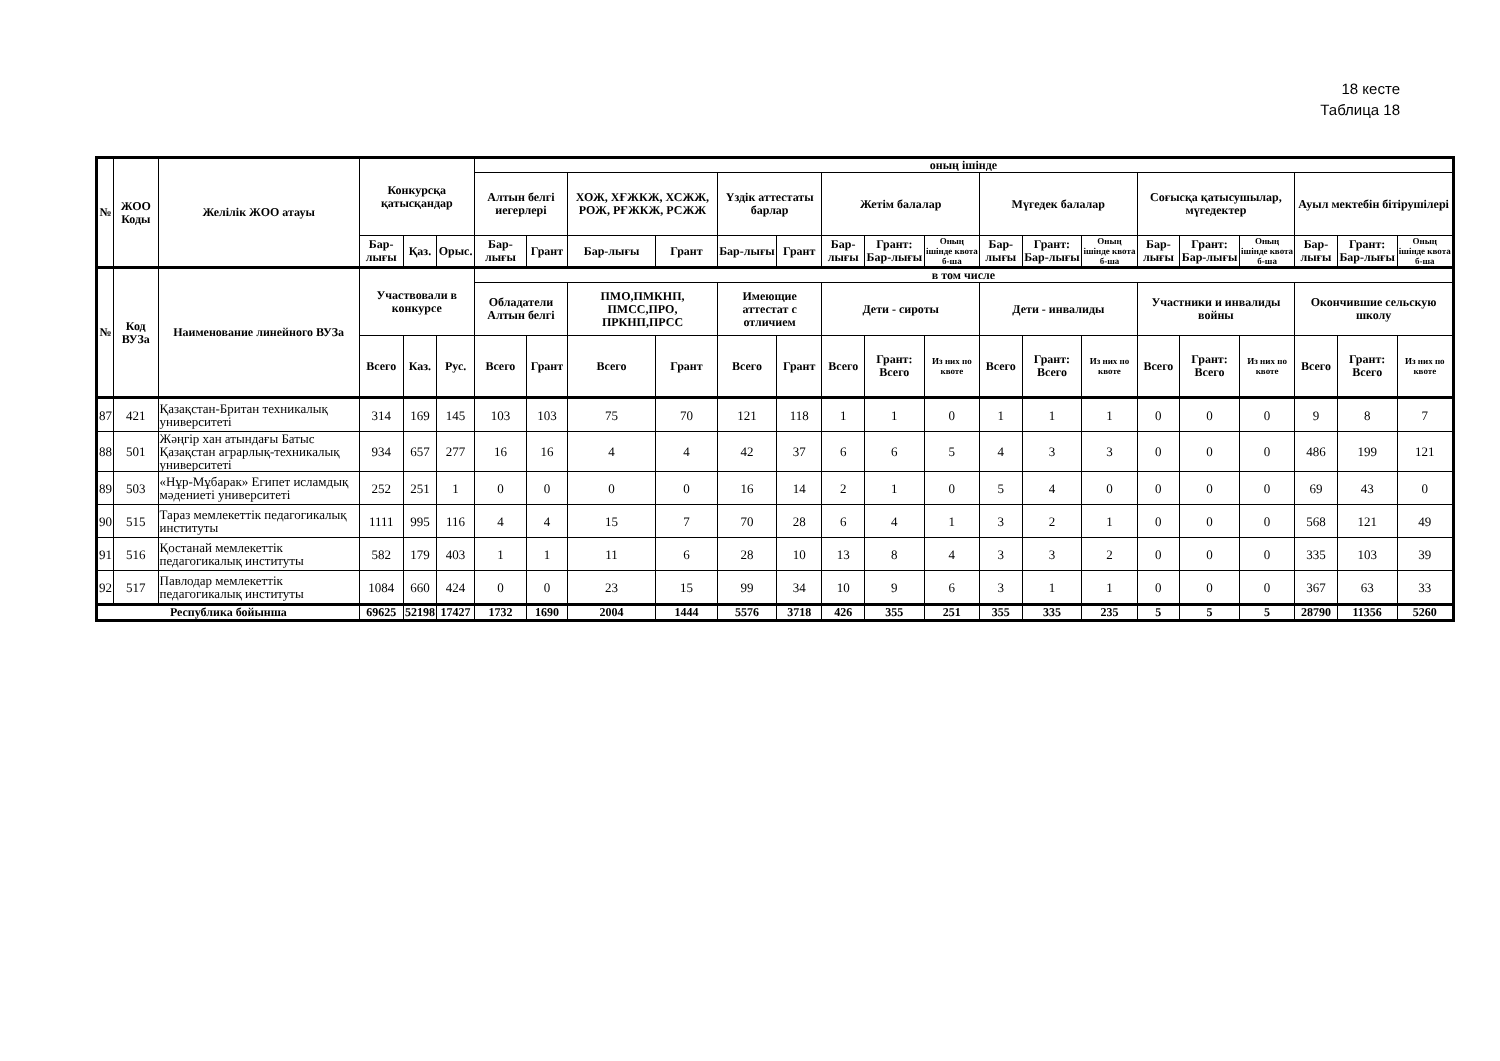18 кесте
Таблица 18
| № | ЖОО Коды | Желілік ЖОО атауы | Конкурсқа қатысқандар | | | оның ішінде | | | | | | | | | | | | | | | | | |
| --- | --- | --- | --- | --- | --- | --- | --- | --- | --- | --- | --- | --- | --- | --- | --- | --- | --- | --- | --- | --- | --- | --- | --- |
| | | | | | | Алтын белгі иегерлері | | ХОЖ, ХҒЖКЖ, ХСЖЖ, РОЖ, РҒЖКЖ, РСЖЖ | | Үздік аттестаты барлар | | Жетім балалар | | | Мүгедек балалар | | | Соғысқа қатысушылар, мүгедектер | | | Ауыл мектебін бітірушілері | | |
| | | | Бар-лығы | Қаз. | Орыс. | Бар-лығы | Грант | Бар-лығы | Грант | Бар-лығы | Грант | Бар-лығы | Грант: Бар-лығы | Оның ішінде квота б-ша | Бар-лығы | Грант: Бар-лығы | Оның ішінде квота б-ша | Бар-лығы | Грант: Бар-лығы | Оның ішінде квота б-ша | Бар-лығы | Грант: Бар-лығы | Оның ішінде квота б-ша |
| № | Код ВУЗа | Наименование линейного ВУЗа | Участвовали в конкурсе | | | в том числе | | | | | | | | | | | | | | | | | |
| | | | | | | Обладатели Алтын белгі | | ПМО,ПМКНП, ПМСС,ПРО, ПРКНП,ПРСС | | Имеющие аттестат с отличием | | Дети - сироты | | | Дети - инвалиды | | | Участники и инвалиды войны | | | Окончившие сельскую школу | | |
| | | | Всего | Каз. | Рус. | Всего | Грант | Всего | Грант | Всего | Грант | Всего | Грант: Всего | Из них по квоте | Всего | Грант: Всего | Из них по квоте | Всего | Грант: Всего | Из них по квоте | Всего | Грант: Всего | Из них по квоте |
| 87 | 421 | Қазақстан-Британ техникалық университеті | 314 | 169 | 145 | 103 | 103 | 75 | 70 | 121 | 118 | 1 | 1 | 0 | 1 | 1 | 1 | 0 | 0 | 0 | 9 | 8 | 7 |
| 88 | 501 | Жәңгір хан атындағы Батыс Қазақстан аграрлық-техникалық университеті | 934 | 657 | 277 | 16 | 16 | 4 | 4 | 42 | 37 | 6 | 6 | 5 | 4 | 3 | 3 | 0 | 0 | 0 | 486 | 199 | 121 |
| 89 | 503 | «Нұр-Мұбарак» Египет исламдық мәдениеті университеті | 252 | 251 | 1 | 0 | 0 | 0 | 0 | 16 | 14 | 2 | 1 | 0 | 5 | 4 | 0 | 0 | 0 | 0 | 69 | 43 | 0 |
| 90 | 515 | Тараз мемлекеттік педагогикалық институты | 1111 | 995 | 116 | 4 | 4 | 15 | 7 | 70 | 28 | 6 | 4 | 1 | 3 | 2 | 1 | 0 | 0 | 0 | 568 | 121 | 49 |
| 91 | 516 | Қостанай мемлекеттік педагогикалық институты | 582 | 179 | 403 | 1 | 1 | 11 | 6 | 28 | 10 | 13 | 8 | 4 | 3 | 3 | 2 | 0 | 0 | 0 | 335 | 103 | 39 |
| 92 | 517 | Павлодар мемлекеттік педагогикалық институты | 1084 | 660 | 424 | 0 | 0 | 23 | 15 | 99 | 34 | 10 | 9 | 6 | 3 | 1 | 1 | 0 | 0 | 0 | 367 | 63 | 33 |
| Республика бойынша | | | 69625 | 52198 | 17427 | 1732 | 1690 | 2004 | 1444 | 5576 | 3718 | 426 | 355 | 251 | 355 | 335 | 235 | 5 | 5 | 5 | 28790 | 11356 | 5260 |